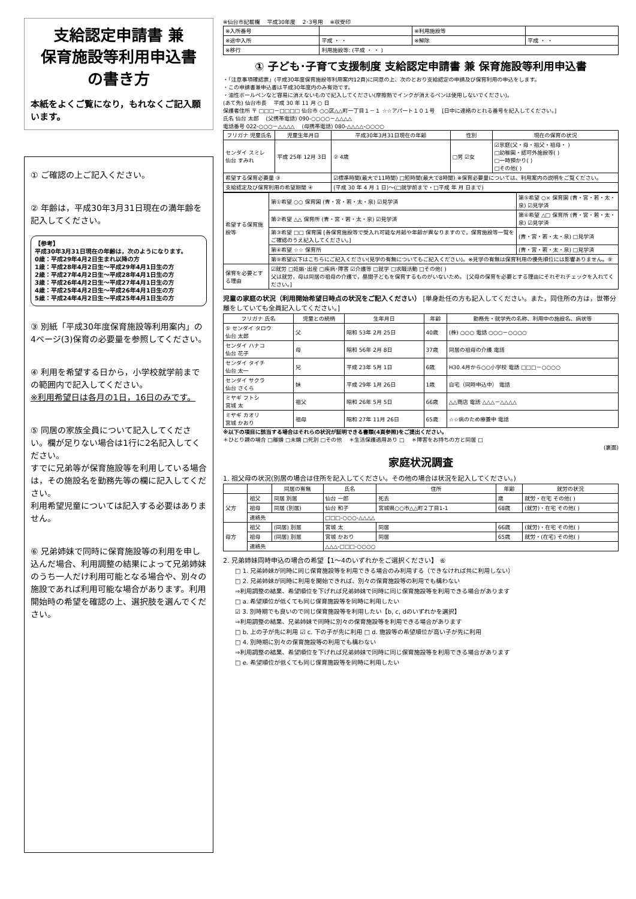支給認定申請書 兼
保育施設等利用申込書
の書き方
本紙をよくご覧になり，もれなくご記入願います。
① ご確認の上ご記入ください。
② 年齢は，平成30年3月31日現在の満年齢を記入してください。
【参考】
平成30年3月31日現在の年齢は，次のようになります。
0歳：平成29年4月2日生まれ以降の方
1歳：平成28年4月2日生～平成29年4月1日生の方
2歳：平成27年4月2日生～平成28年4月1日生の方
3歳：平成26年4月2日生～平成27年4月1日生の方
4歳：平成25年4月2日生～平成26年4月1日生の方
5歳：平成24年4月2日生～平成25年4月1日生の方
③ 別紙「平成30年度保育施設等利用案内」の4ページ(3)保育の必要量を参照してください。
④ 利用を希望する日から，小学校就学前までの範囲内で記入してください。
※利用希望日は各月の1日，16日のみです。
⑤ 同居の家族全員について記入してください。欄が足りない場合は1行に2名記入してください。
すでに兄弟等が保育施設等を利用している場合は，その施設名を勤務先等の欄に記入してください。
利用希望児童については記入する必要はありません。
⑥ 兄弟姉妹で同時に保育施設等の利用を申し込んだ場合、利用調整の結果によって兄弟姉妹のうち一人だけ利用可能となる場合や、別々の施設であれば利用可能な場合があります。利用開始時の希望を確認の上、選択肢を選んでください。
※仙台市記載欄 　平成30年度 　2･3号用 　※収受印
| ※入所番号 | | ※利用施設等 | |
| ※途中入所 | 平成 ・ ・ | ※解除 | 平成 ・ ・ |
| ※移行 | 利用施設等: (平成 ・ ・ ) | | |
① 子ども･子育て支援制度 支給認定申請書 兼 保育施設等利用申込書
・「注意事項確認票」(平成30年度保育施設等利用案内12頁)に同意の上、次のとおり支給認定の申請及び保育利用の申込をします。
・この申請書兼申込書は平成30年度内のみ有効です。
・油性ボールペンなど容易に消えないもので記入してください(摩擦熱でインクが消えるペンは使用しないでください)。
(あて先) 仙台市長 　平成 30 年 11 月 ○ 日
保護者住所 〒 □□□－□□□□ 仙台市 ○○区△△町一丁目１－１ ☆☆アパート１０１号 　[日中に連絡のとれる番号を記入してください。]
氏名 仙台 太郎 　(父携帯電話) 090-○○○○－△△△△
電話番号 022-○○○－△△△△ 　(母携帯電話) 080-△△△△-○○○○
| フリガナ 児童氏名 | 児童生年月日 | 平成30年3月31日現在の年齢 | 性別 | 現在の保育の状況 |
| --- | --- | --- | --- | --- |
| センダイ スミレ 仙台 すみれ | 平成 25年 12月 3日 | ② 4歳 | □男 ☑女 | ☑家庭(父・母・祖父・祖母・ ) □幼稚園・認可外施設等( ) □一時預かり( ) □その他( ) |
| 希望する保育必要量 ③ | | ☑標準時間(最大で11時間) □短時間(最大で8時間) ※保育必要量については、利用案内の説明をご覧ください。 | | |
| 支給認定及び保育利用の希望期間 ④ | | (平成 30 年 4 月 1 日)～(□就学前まで・□平成 年 月 日まで) | | |
| 希望する保育施設等 | 第①希望 ○○ 保育園 (青・宮・若・太・泉) ☑見学済 | 第⑤希望 ○× 保育園 (青・宮・若・太・泉) ☑見学済 |
| | 第②希望 △△ 保育所 (青・宮・若・太・泉) ☑見学済 | 第⑥希望 △□ 保育所 (青・宮・若・太・泉) ☑見学済 |
| | 第③希望 □□ 保育園 [各保育施設等で受入れ可能な月齢や年齢が異なりますので，保育施設等一覧をご確認のうえ記入してください。] | (青・宮・若・太・泉) □見学済 |
| | 第④希望 ☆☆ 保育所 | (青・宮・若・太・泉) □見学済 |
| | 第⑨希望以下はこちらにご記入ください(見学の有無についてもご記入ください)。※見学の有無は保育利用の優先順位には影響ありません。⑨ | |
| 保育を必要とする理由 | ☑就労 □妊娠･出産 □疾病･障害 ☑介護等 □就学 □求職活動 □その他( ) 父は就労，母は同居の祖母の介護で，昼間子どもを保育するものがいないため。 [父母の保育を必要とする理由にそれぞれチェックを入れてください。] | |
児童の家庭の状況（利用開始希望日時点の状況をご記入ください） [単身赴任の方も記入してください。また，同住所の方は，世帯分離をしていても全員記入してください。]
| フリガナ 氏名 | 児童との続柄 | 生年月日 | 年齢 | 勤務先・就学先の名称、利用中の施設名、病状等 |
| --- | --- | --- | --- | --- |
| ⑤ センダイ タロウ 仙台 太郎 | 父 | 昭和 53年 2月 25日 | 40歳 | (株) ○○○ 電話 ○○○－○○○○ |
| センダイ ハナコ 仙台 花子 | 母 | 昭和 56年 2月 8日 | 37歳 | 同居の祖母の介護 電話 |
| センダイ タイチ 仙台 太一 | 兄 | 平成 23年 5月 1日 | 6歳 | H30.4月から○○小学校 電話 □□□－○○○○ |
| センダイ サクラ 仙台 さくら | 妹 | 平成 29年 1月 26日 | 1歳 | 自宅（同時申込中） 電話 |
| ミヤギ フトシ 宮城 太 | 祖父 | 昭和 26年 5月 5日 | 66歳 | △△商店 電話 △△△－△△△△ |
| ミヤギ カオリ 宮城 かおり | 祖母 | 昭和 27年 11月 26日 | 65歳 | ☆☆病のため療養中 電話 |
※以下の項目に該当する場合はそれらの状況が証明できる書類(4頁参照)をご提出ください。
＊ひとり親の場合 □離婚 □未婚 □死別 □その他 　＊生活保護適用あり □ 　＊障害をお持ちの方と同居 □
(裏面)
家庭状況調査
1. 祖父母の状況(別居の場合は住所を記入してください。その他の場合は状況を記入してください。)
| | | 同居の有無 | 氏名 | 住所 | 年齢 | 就労の状況 |
| --- | --- | --- | --- | --- | --- | --- |
| 父方 | 祖父 | 同居 別居 | 仙台 一郎 | 死去 | 歳 | 就労・在宅 その他( ) |
| | 祖母 | 同居 (別居) | 仙台 和子 | 宮城県○○市△△町２丁目1-1 | 68歳 | (就労)・在宅 その他( ) |
| | 連絡先 | | □□□-○○○-△△△△ | | | |
| 母方 | 祖父 | (同居) 別居 | 宮城 太 | 同居 | 66歳 | (就労)・在宅 その他( ) |
| | 祖母 | (同居) 別居 | 宮城 かおり | 同居 | 65歳 | 就労・(在宅) その他( ) |
| | 連絡先 | | △△△-□□□-○○○○ | | | |
2. 兄弟姉妹同時申込の場合の希望【1～4のいずれかをご選択ください】 ⑥
□ 1. 兄弟姉妹が同時に同じ保育施設等を利用できる場合のみ利用する（できなければ共に利用しない）
□ 2. 兄弟姉妹が同時に利用を開始できれば、別々の保育施設等の利用でも構わない
⇒利用調整の結果、希望順位を下げれば兄弟姉妹で同時に同じ保育施設等を利用できる場合があります
□ a. 希望順位が低くても同じ保育施設等を同時に利用したい
☑ 3. 別時期でも良いので同じ保育施設等を利用したい【b, c, dのいずれかを選択】
⇒利用調整の結果、兄弟姉妹で同時に別々の保育施設等を利用できる場合があります
□ b. 上の子が先に利用 ☑ c. 下の子が先に利用 □ d. 施設等の希望順位が高い子が先に利用
□ 4. 別時期に別々の保育施設等の利用でも構わない
⇒利用調整の結果、希望順位を下げれば兄弟姉妹で同時に同じ保育施設等を利用できる場合があります
□ e. 希望順位が低くても同じ保育施設等を同時に利用したい